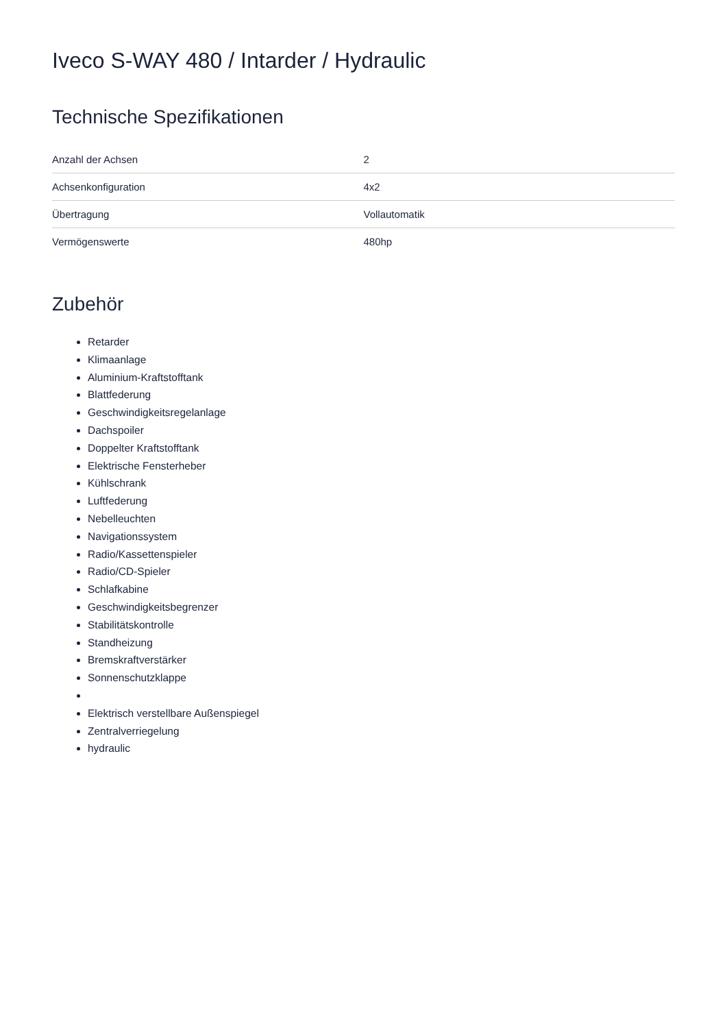Iveco S-WAY 480 / Intarder / Hydraulic
Technische Spezifikationen
| Anzahl der Achsen | 2 |
| Achsenkonfiguration | 4x2 |
| Übertragung | Vollautomatik |
| Vermögenswerte | 480hp |
Zubehör
Retarder
Klimaanlage
Aluminium-Kraftstofftank
Blattfederung
Geschwindigkeitsregelanlage
Dachspoiler
Doppelter Kraftstofftank
Elektrische Fensterheber
Kühlschrank
Luftfederung
Nebelleuchten
Navigationssystem
Radio/Kassettenspieler
Radio/CD-Spieler
Schlafkabine
Geschwindigkeitsbegrenzer
Stabilitätskontrolle
Standheizung
Bremskraftverstärker
Sonnenschutzklappe
Elektrisch verstellbare Außenspiegel
Zentralverriegelung
hydraulic